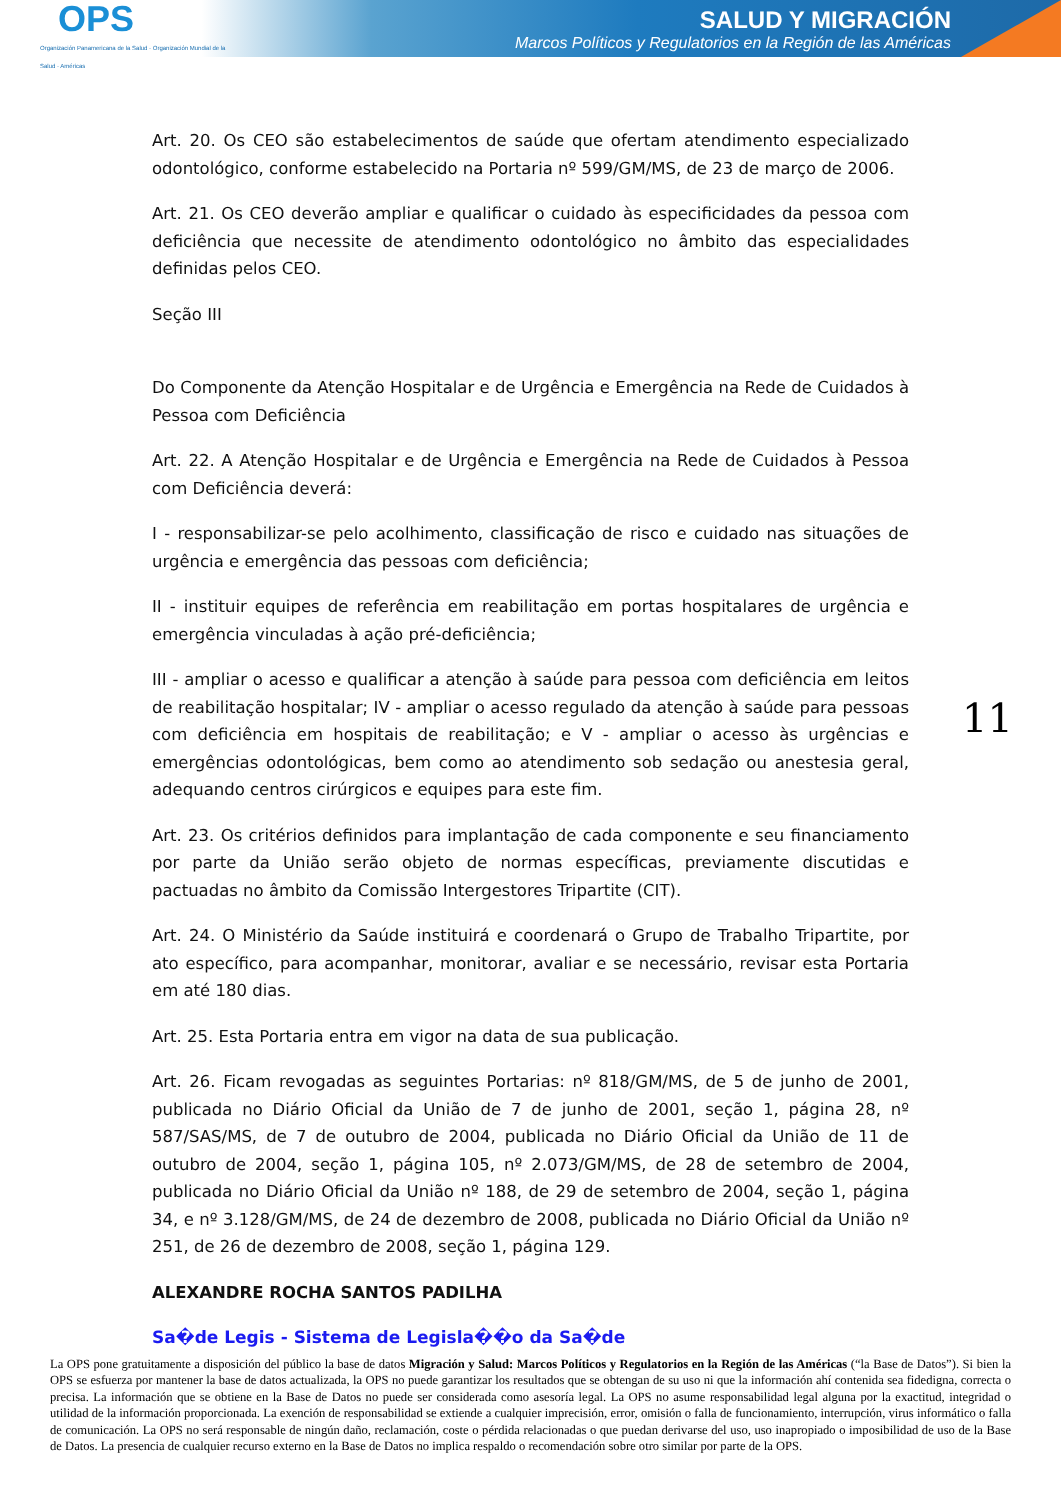OPS
Organización Panamericana de la Salud · Organización Mundial de la Salud · Américas
SALUD Y MIGRACIÓN
Marcos Políticos y Regulatorios en la Región de las Américas
Art. 20. Os CEO são estabelecimentos de saúde que ofertam atendimento especializado odontológico, conforme estabelecido na Portaria nº 599/GM/MS, de 23 de março de 2006.
Art. 21. Os CEO deverão ampliar e qualificar o cuidado às especificidades da pessoa com deficiência que necessite de atendimento odontológico no âmbito das especialidades definidas pelos CEO.
Seção III
Do Componente da Atenção Hospitalar e de Urgência e Emergência na Rede de Cuidados à Pessoa com Deficiência
Art. 22. A Atenção Hospitalar e de Urgência e Emergência na Rede de Cuidados à Pessoa com Deficiência deverá:
I - responsabilizar-se pelo acolhimento, classificação de risco e cuidado nas situações de urgência e emergência das pessoas com deficiência;
II - instituir equipes de referência em reabilitação em portas hospitalares de urgência e emergência vinculadas à ação pré-deficiência;
III - ampliar o acesso e qualificar a atenção à saúde para pessoa com deficiência em leitos de reabilitação hospitalar; IV - ampliar o acesso regulado da atenção à saúde para pessoas com deficiência em hospitais de reabilitação; e V - ampliar o acesso às urgências e emergências odontológicas, bem como ao atendimento sob sedação ou anestesia geral, adequando centros cirúrgicos e equipes para este fim.
Art. 23. Os critérios definidos para implantação de cada componente e seu financiamento por parte da União serão objeto de normas específicas, previamente discutidas e pactuadas no âmbito da Comissão Intergestores Tripartite (CIT).
Art. 24. O Ministério da Saúde instituirá e coordenará o Grupo de Trabalho Tripartite, por ato específico, para acompanhar, monitorar, avaliar e se necessário, revisar esta Portaria em até 180 dias.
Art. 25. Esta Portaria entra em vigor na data de sua publicação.
Art. 26. Ficam revogadas as seguintes Portarias: nº 818/GM/MS, de 5 de junho de 2001, publicada no Diário Oficial da União de 7 de junho de 2001, seção 1, página 28, nº 587/SAS/MS, de 7 de outubro de 2004, publicada no Diário Oficial da União de 11 de outubro de 2004, seção 1, página 105, nº 2.073/GM/MS, de 28 de setembro de 2004, publicada no Diário Oficial da União nº 188, de 29 de setembro de 2004, seção 1, página 34, e nº 3.128/GM/MS, de 24 de dezembro de 2008, publicada no Diário Oficial da União nº 251, de 26 de dezembro de 2008, seção 1, página 129.
ALEXANDRE ROCHA SANTOS PADILHA
Sa�de Legis - Sistema de Legisla��o da Sa�de
11
La OPS pone gratuitamente a disposición del público la base de datos Migración y Salud: Marcos Políticos y Regulatorios en la Región de las Américas (“la Base de Datos”). Si bien la OPS se esfuerza por mantener la base de datos actualizada, la OPS no puede garantizar los resultados que se obtengan de su uso ni que la información ahí contenida sea fidedigna, correcta o precisa. La información que se obtiene en la Base de Datos no puede ser considerada como asesoría legal. La OPS no asume responsabilidad legal alguna por la exactitud, integridad o utilidad de la información proporcionada. La exención de responsabilidad se extiende a cualquier imprecisión, error, omisión o falla de funcionamiento, interrupción, virus informático o falla de comunicación. La OPS no será responsable de ningún daño, reclamación, coste o pérdida relacionadas o que puedan derivarse del uso, uso inapropiado o imposibilidad de uso de la Base de Datos. La presencia de cualquier recurso externo en la Base de Datos no implica respaldo o recomendación sobre otro similar por parte de la OPS.